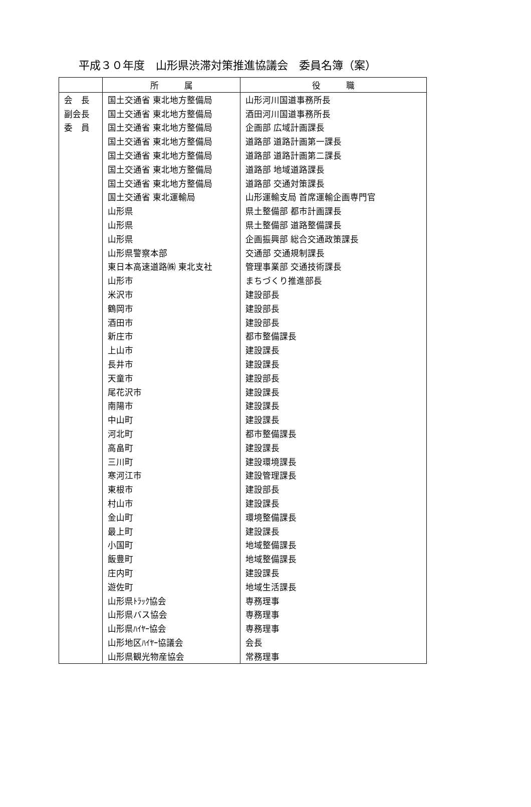平成３０年度　山形県渋滞対策推進協議会　委員名簿（案）
| | 所 属 | 役 職 |
| --- | --- | --- |
| 会 長 | 国土交通省 東北地方整備局 | 山形河川国道事務所長 |
| 副会長 | 国土交通省 東北地方整備局 | 酒田河川国道事務所長 |
| 委 員 | 国土交通省 東北地方整備局 | 企画部 広域計画課長 |
| | 国土交通省 東北地方整備局 | 道路部 道路計画第一課長 |
| | 国土交通省 東北地方整備局 | 道路部 道路計画第二課長 |
| | 国土交通省 東北地方整備局 | 道路部 地域道路課長 |
| | 国土交通省 東北地方整備局 | 道路部 交通対策課長 |
| | 国土交通省 東北運輸局 | 山形運輸支局 首席運輸企画専門官 |
| | 山形県 | 県土整備部 都市計画課長 |
| | 山形県 | 県土整備部 道路整備課長 |
| | 山形県 | 企画振興部 総合交通政策課長 |
| | 山形県警察本部 | 交通部 交通規制課長 |
| | 東日本高速道路㈱ 東北支社 | 管理事業部 交通技術課長 |
| | 山形市 | まちづくり推進部長 |
| | 米沢市 | 建設部長 |
| | 鶴岡市 | 建設部長 |
| | 酒田市 | 建設部長 |
| | 新庄市 | 都市整備課長 |
| | 上山市 | 建設課長 |
| | 長井市 | 建設課長 |
| | 天童市 | 建設部長 |
| | 尾花沢市 | 建設課長 |
| | 南陽市 | 建設課長 |
| | 中山町 | 建設課長 |
| | 河北町 | 都市整備課長 |
| | 高畠町 | 建設課長 |
| | 三川町 | 建設環境課長 |
| | 寒河江市 | 建設管理課長 |
| | 東根市 | 建設部長 |
| | 村山市 | 建設課長 |
| | 金山町 | 環境整備課長 |
| | 最上町 | 建設課長 |
| | 小国町 | 地域整備課長 |
| | 飯豊町 | 地域整備課長 |
| | 庄内町 | 建設課長 |
| | 遊佐町 | 地域生活課長 |
| | 山形県ﾄﾗｯｸ協会 | 専務理事 |
| | 山形県バス協会 | 専務理事 |
| | 山形県ﾊｲﾔｰ協会 | 専務理事 |
| | 山形地区ﾊｲﾔｰ協議会 | 会長 |
| | 山形県観光物産協会 | 常務理事 |